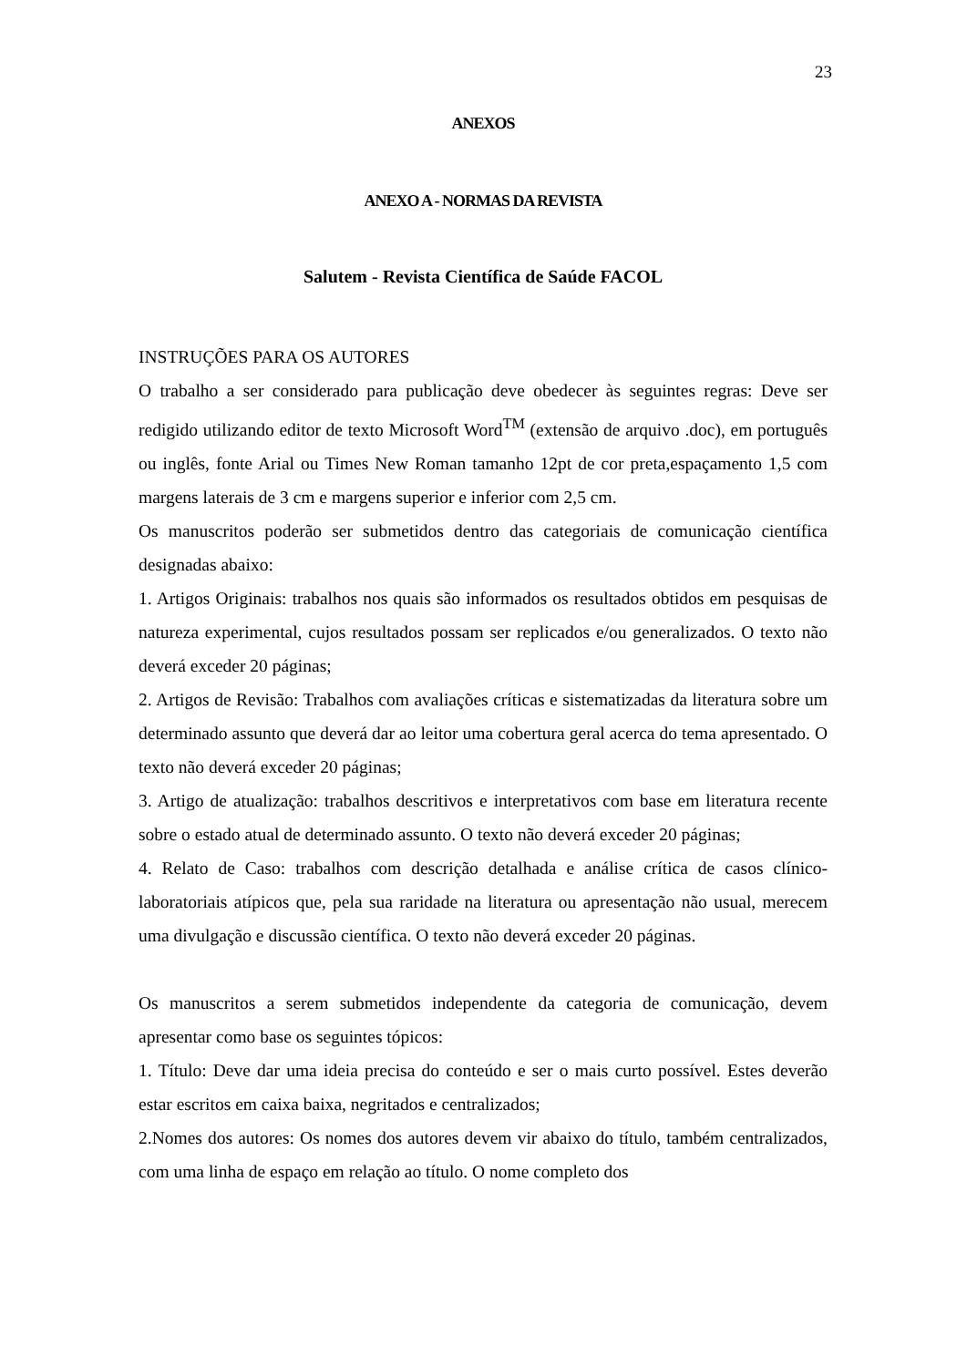23
ANEXOS
ANEXO A - NORMAS DA REVISTA
Salutem - Revista Científica de Saúde FACOL
INSTRUÇÕES PARA OS AUTORES
O trabalho a ser considerado para publicação deve obedecer às seguintes regras: Deve ser redigido utilizando editor de texto Microsoft Word<sup>TM</sup> (extensão de arquivo .doc), em português ou inglês, fonte Arial ou Times New Roman tamanho 12pt de cor preta,espaçamento 1,5 com margens laterais de 3 cm e margens superior e inferior com 2,5 cm.
Os manuscritos poderão ser submetidos dentro das categoriais de comunicação científica designadas abaixo:
1. Artigos Originais: trabalhos nos quais são informados os resultados obtidos em pesquisas de natureza experimental, cujos resultados possam ser replicados e/ou generalizados. O texto não deverá exceder 20 páginas;
2. Artigos de Revisão: Trabalhos com avaliações críticas e sistematizadas da literatura sobre um determinado assunto que deverá dar ao leitor uma cobertura geral acerca do tema apresentado. O texto não deverá exceder 20 páginas;
3. Artigo de atualização: trabalhos descritivos e interpretativos com base em literatura recente sobre o estado atual de determinado assunto. O texto não deverá exceder 20 páginas;
4. Relato de Caso: trabalhos com descrição detalhada e análise crítica de casos clínico-laboratoriais atípicos que, pela sua raridade na literatura ou apresentação não usual, merecem uma divulgação e discussão científica. O texto não deverá exceder 20 páginas.
Os manuscritos a serem submetidos independente da categoria de comunicação, devem apresentar como base os seguintes tópicos:
1. Título: Deve dar uma ideia precisa do conteúdo e ser o mais curto possível. Estes deverão estar escritos em caixa baixa, negritados e centralizados;
2.Nomes dos autores: Os nomes dos autores devem vir abaixo do título, também centralizados, com uma linha de espaço em relação ao título. O nome completo dos